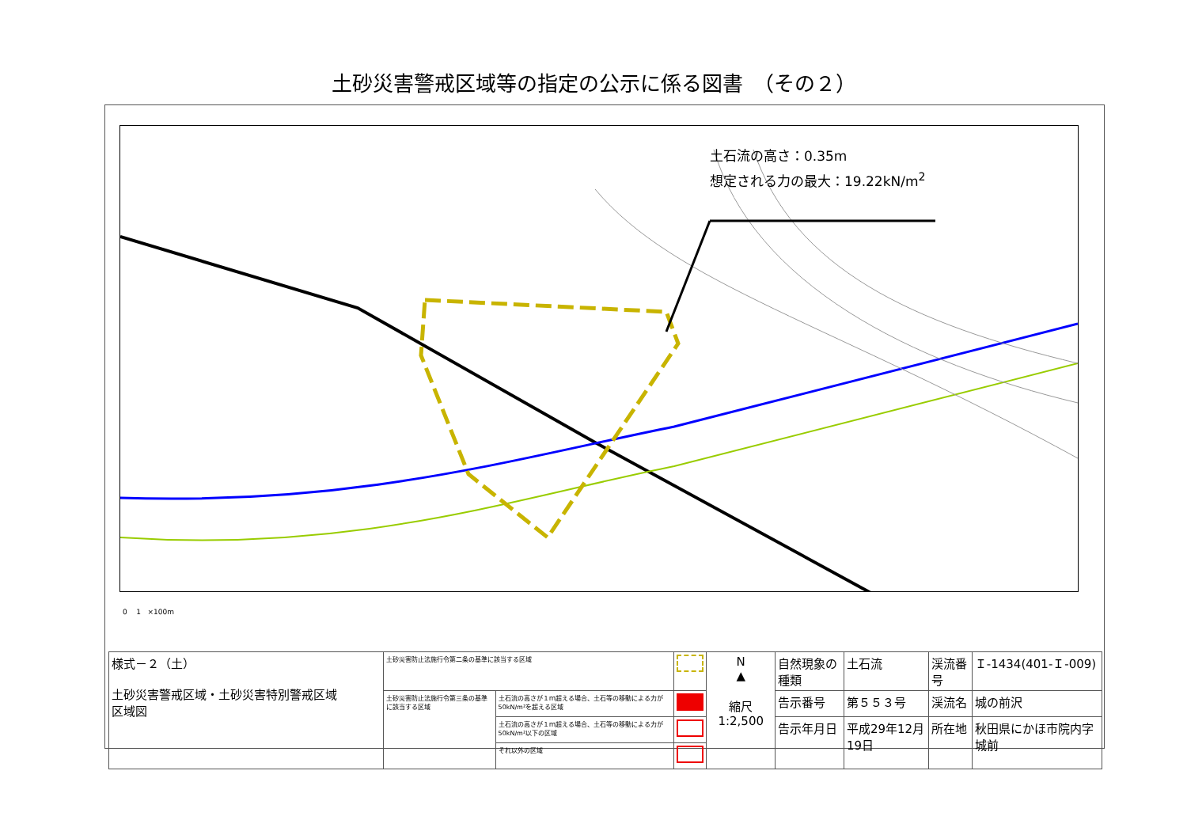土砂災害警戒区域等の指定の公示に係る図書　（その２）
土石流の高さ：0.35m
想定される力の最大：19.22kN/m<sup>2</sup>
0 1 ×100m
| 様式－２（土） 土砂災害警戒区域・土砂災害特別警戒区域 区域図 | 土砂災害防止法施行令第二条の基準に該当する区域 | | | N ▲ 縮尺 1:2,500 | 自然現象の種類 | 土石流 | 渓流番号 | Ｉ-1434(401-Ｉ-009) |
| | 土砂災害防止法施行令第三条の基準に該当する区域 | 土石流の高さが１ｍ超える場合、土石等の移動による力が50kN/m²を超える区域 | | | 告示番号 | 第５５３号 | 渓流名 | 城の前沢 |
| | | 土石流の高さが１ｍ超える場合、土石等の移動による力が50kN/m²以下の区域 | | | 告示年月日 | 平成29年12月19日 | 所在地 | 秋田県にかほ市院内字城前 |
| | | それ以外の区域 | | | | | | |